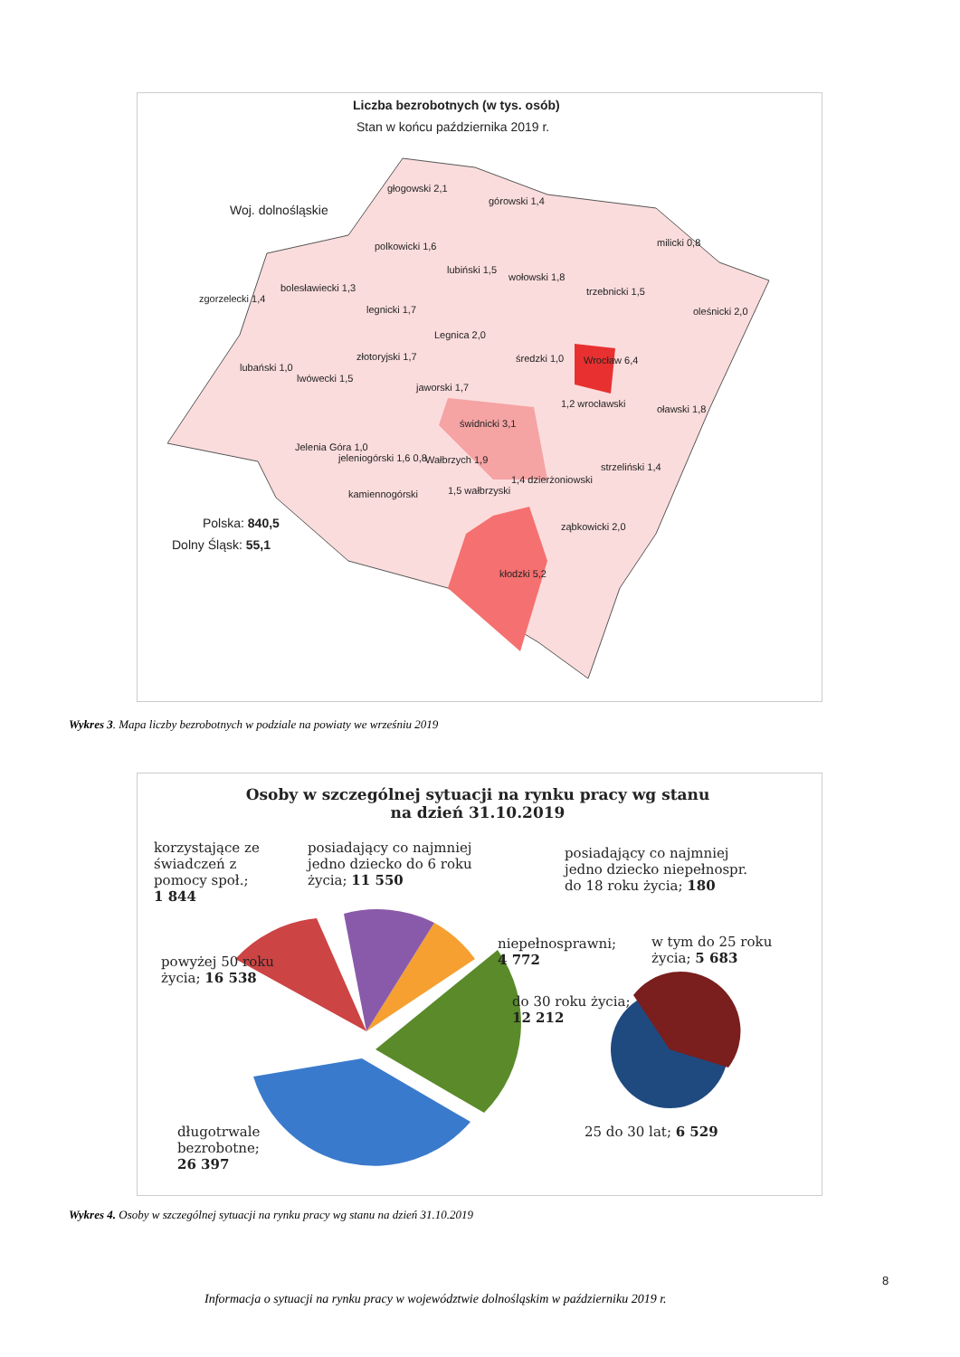Liczba bezrobotnych (w tys. osób)
Stan w końcu października 2019 r.
Woj. dolnośląskie
głogowski 2,1
górowski 1,4
milicki 0,8
polkowicki 1,6
lubiński 1,5
wołowski 1,8
trzebnicki 1,5
oleśnicki 2,0
zgorzelecki 1,4
bolesławiecki 1,3
legnicki 1,7
Legnica 2,0
średzki 1,0 Wrocław 6,4
lubański 1,0
lwówecki 1,5
złotoryjski 1,7
jaworski 1,7
1,2 wrocławski oławski 1,8
świdnicki 3,1
Jelenia Góra 1,0
jeleniogórski 1,6 0,8 Wałbrzych 1,9
strzeliński 1,4
1,4 dzierżoniowski
kamiennogórski 1,5 wałbrzyski
ząbkowicki 2,0
kłodzki 5,2
Polska: 840,5
Dolny Śląsk: 55,1
Wykres 3. Mapa liczby bezrobotnych w podziale na powiaty we wrześniu 2019
Osoby w szczególnej sytuacji na rynku pracy wg stanu na dzień 31.10.2019
korzystające ze
świadczeń z
pomocy społ.;
1 844
posiadający co najmniej
jedno dziecko do 6 roku
życia; 11 550
posiadający co najmniej
jedno dziecko niepełnospr.
do 18 roku życia; 180
powyżej 50 roku
życia; 16 538
niepełnosprawni;
4 772
w tym do 25 roku
życia; 5 683
do 30 roku życia;
12 212
długotrwale
bezrobotne;
26 397
25 do 30 lat; 6 529
Wykres 4. Osoby w szczególnej sytuacji na rynku pracy wg stanu na dzień 31.10.2019
8
Informacja o sytuacji na rynku pracy w województwie dolnośląskim w październiku 2019 r.